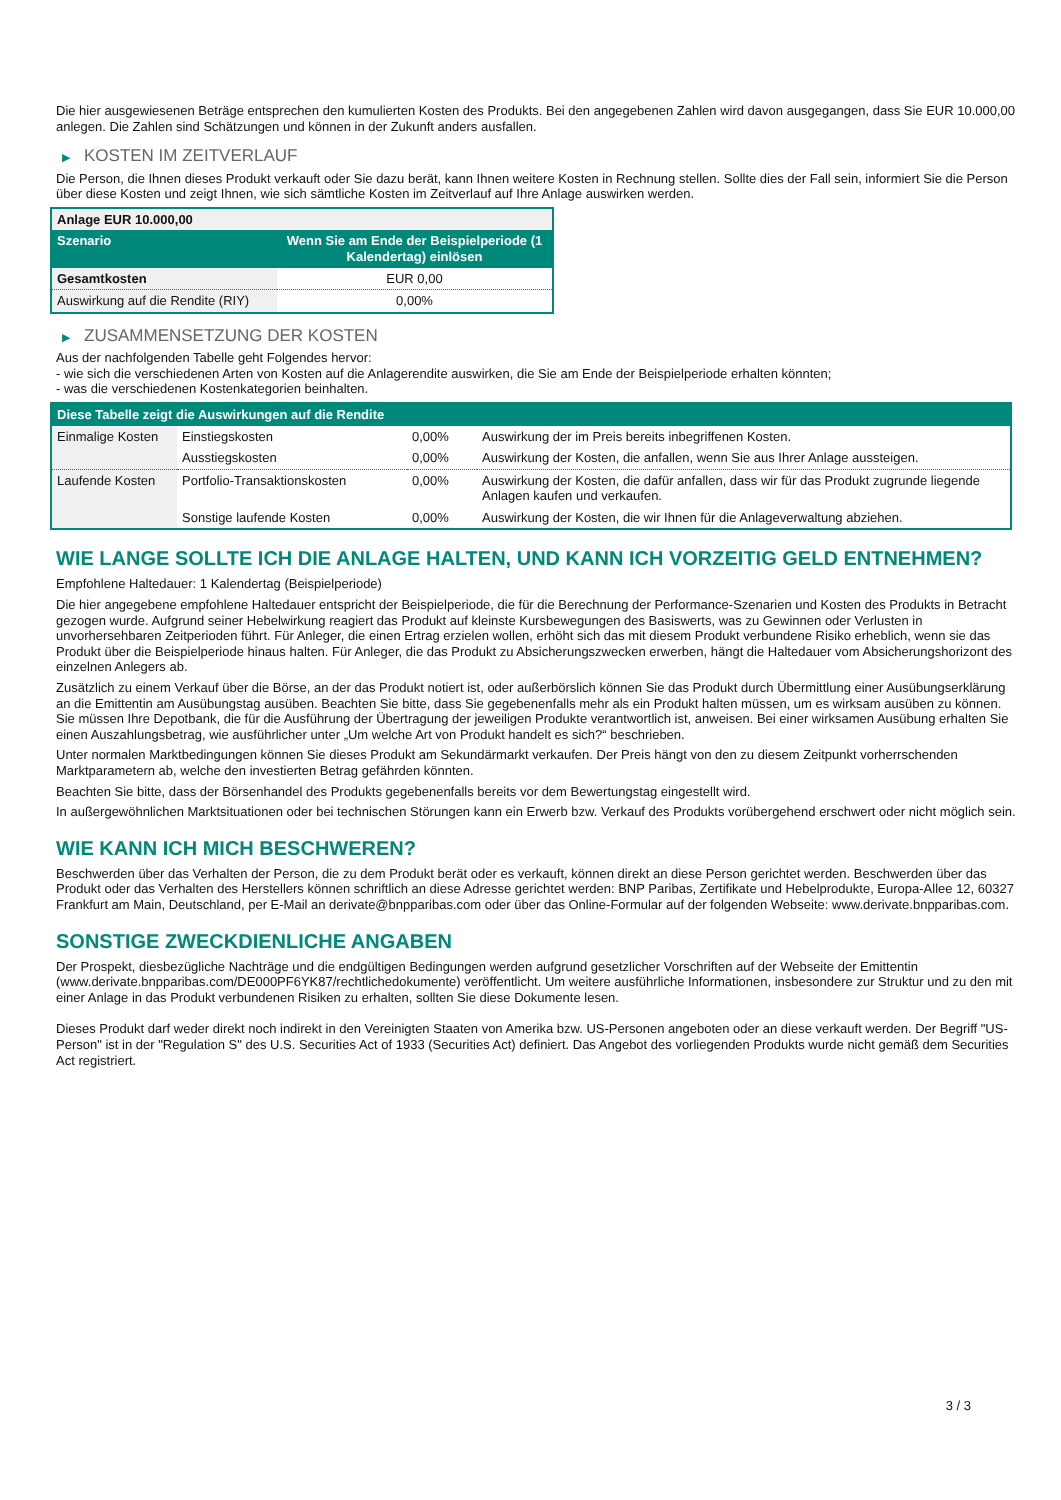Die hier ausgewiesenen Beträge entsprechen den kumulierten Kosten des Produkts. Bei den angegebenen Zahlen wird davon ausgegangen, dass Sie EUR 10.000,00 anlegen. Die Zahlen sind Schätzungen und können in der Zukunft anders ausfallen.
▶ KOSTEN IM ZEITVERLAUF
Die Person, die Ihnen dieses Produkt verkauft oder Sie dazu berät, kann Ihnen weitere Kosten in Rechnung stellen. Sollte dies der Fall sein, informiert Sie die Person über diese Kosten und zeigt Ihnen, wie sich sämtliche Kosten im Zeitverlauf auf Ihre Anlage auswirken werden.
| Anlage EUR 10.000,00 | |
| --- | --- |
| Szenario | Wenn Sie am Ende der Beispielperiode (1 Kalendertag) einlösen |
| Gesamtkosten | EUR 0,00 |
| Auswirkung auf die Rendite (RIY) | 0,00% |
▶ ZUSAMMENSETZUNG DER KOSTEN
Aus der nachfolgenden Tabelle geht Folgendes hervor:
- wie sich die verschiedenen Arten von Kosten auf die Anlagerendite auswirken, die Sie am Ende der Beispielperiode erhalten könnten;
- was die verschiedenen Kostenkategorien beinhalten.
| Diese Tabelle zeigt die Auswirkungen auf die Rendite | | | |
| --- | --- | --- | --- |
| Einmalige Kosten | Einstiegskosten | 0,00% | Auswirkung der im Preis bereits inbegriffenen Kosten. |
| | Ausstiegskosten | 0,00% | Auswirkung der Kosten, die anfallen, wenn Sie aus Ihrer Anlage aussteigen. |
| Laufende Kosten | Portfolio-Transaktionskosten | 0,00% | Auswirkung der Kosten, die dafür anfallen, dass wir für das Produkt zugrunde liegende Anlagen kaufen und verkaufen. |
| | Sonstige laufende Kosten | 0,00% | Auswirkung der Kosten, die wir Ihnen für die Anlageverwaltung abziehen. |
WIE LANGE SOLLTE ICH DIE ANLAGE HALTEN, UND KANN ICH VORZEITIG GELD ENTNEHMEN?
Empfohlene Haltedauer: 1 Kalendertag (Beispielperiode)
Die hier angegebene empfohlene Haltedauer entspricht der Beispielperiode, die für die Berechnung der Performance-Szenarien und Kosten des Produkts in Betracht gezogen wurde. Aufgrund seiner Hebelwirkung reagiert das Produkt auf kleinste Kursbewegungen des Basiswerts, was zu Gewinnen oder Verlusten in unvorhersehbaren Zeitperioden führt. Für Anleger, die einen Ertrag erzielen wollen, erhöht sich das mit diesem Produkt verbundene Risiko erheblich, wenn sie das Produkt über die Beispielperiode hinaus halten. Für Anleger, die das Produkt zu Absicherungszwecken erwerben, hängt die Haltedauer vom Absicherungshorizont des einzelnen Anlegers ab.
Zusätzlich zu einem Verkauf über die Börse, an der das Produkt notiert ist, oder außerbörslich können Sie das Produkt durch Übermittlung einer Ausübungserklärung an die Emittentin am Ausübungstag ausüben. Beachten Sie bitte, dass Sie gegebenenfalls mehr als ein Produkt halten müssen, um es wirksam ausüben zu können. Sie müssen Ihre Depotbank, die für die Ausführung der Übertragung der jeweiligen Produkte verantwortlich ist, anweisen. Bei einer wirksamen Ausübung erhalten Sie einen Auszahlungsbetrag, wie ausführlicher unter „Um welche Art von Produkt handelt es sich?“ beschrieben.
Unter normalen Marktbedingungen können Sie dieses Produkt am Sekundärmarkt verkaufen. Der Preis hängt von den zu diesem Zeitpunkt vorherrschenden Marktparametern ab, welche den investierten Betrag gefährden könnten.
Beachten Sie bitte, dass der Börsenhandel des Produkts gegebenenfalls bereits vor dem Bewertungstag eingestellt wird.
In außergewöhnlichen Marktsituationen oder bei technischen Störungen kann ein Erwerb bzw. Verkauf des Produkts vorübergehend erschwert oder nicht möglich sein.
WIE KANN ICH MICH BESCHWEREN?
Beschwerden über das Verhalten der Person, die zu dem Produkt berät oder es verkauft, können direkt an diese Person gerichtet werden. Beschwerden über das Produkt oder das Verhalten des Herstellers können schriftlich an diese Adresse gerichtet werden: BNP Paribas, Zertifikate und Hebelprodukte, Europa-Allee 12, 60327 Frankfurt am Main, Deutschland, per E-Mail an derivate@bnpparibas.com oder über das Online-Formular auf der folgenden Webseite: www.derivate.bnpparibas.com.
SONSTIGE ZWECKDIENLICHE ANGABEN
Der Prospekt, diesbezügliche Nachträge und die endgültigen Bedingungen werden aufgrund gesetzlicher Vorschriften auf der Webseite der Emittentin (www.derivate.bnpparibas.com/DE000PF6YK87/rechtlichedokumente) veröffentlicht. Um weitere ausführliche Informationen, insbesondere zur Struktur und zu den mit einer Anlage in das Produkt verbundenen Risiken zu erhalten, sollten Sie diese Dokumente lesen.
Dieses Produkt darf weder direkt noch indirekt in den Vereinigten Staaten von Amerika bzw. US-Personen angeboten oder an diese verkauft werden. Der Begriff "US-Person" ist in der "Regulation S" des U.S. Securities Act of 1933 (Securities Act) definiert. Das Angebot des vorliegenden Produkts wurde nicht gemäß dem Securities Act registriert.
3 / 3